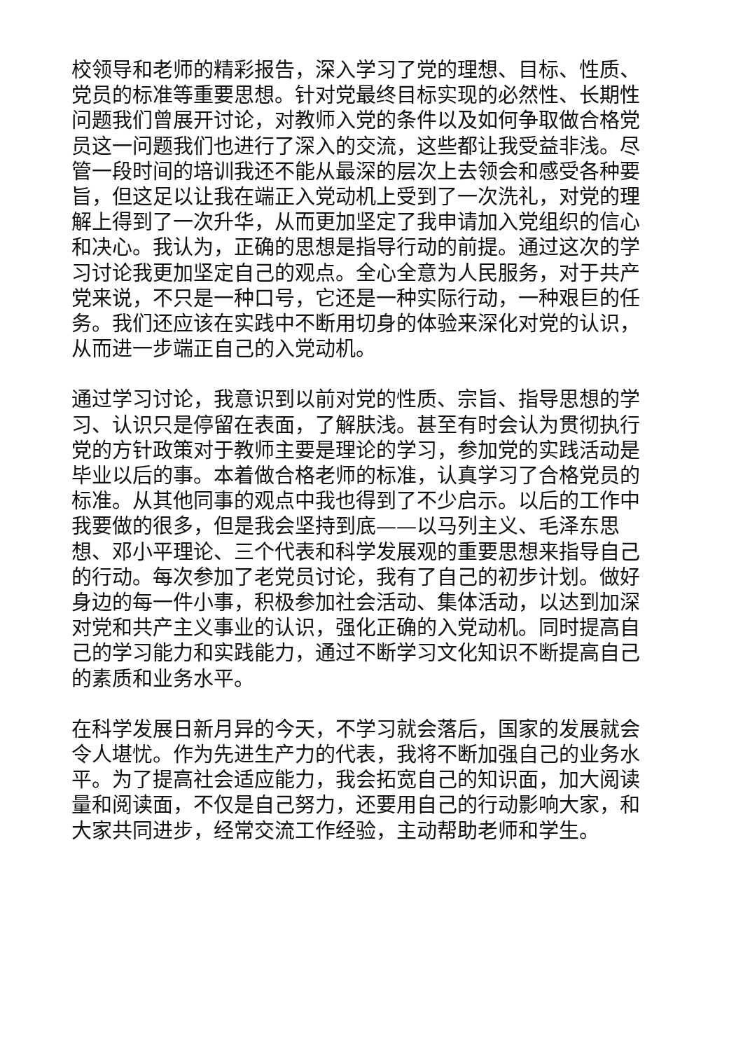校领导和老师的精彩报告，深入学习了党的理想、目标、性质、党员的标准等重要思想。针对党最终目标实现的必然性、长期性问题我们曾展开讨论，对教师入党的条件以及如何争取做合格党员这一问题我们也进行了深入的交流，这些都让我受益非浅。尽管一段时间的培训我还不能从最深的层次上去领会和感受各种要旨，但这足以让我在端正入党动机上受到了一次洗礼，对党的理解上得到了一次升华，从而更加坚定了我申请加入党组织的信心和决心。我认为，正确的思想是指导行动的前提。通过这次的学习讨论我更加坚定自己的观点。全心全意为人民服务，对于共产党来说，不只是一种口号，它还是一种实际行动，一种艰巨的任务。我们还应该在实践中不断用切身的体验来深化对党的认识，从而进一步端正自己的入党动机。
通过学习讨论，我意识到以前对党的性质、宗旨、指导思想的学习、认识只是停留在表面，了解肤浅。甚至有时会认为贯彻执行党的方针政策对于教师主要是理论的学习，参加党的实践活动是毕业以后的事。本着做合格老师的标准，认真学习了合格党员的标准。从其他同事的观点中我也得到了不少启示。以后的工作中我要做的很多，但是我会坚持到底——以马列主义、毛泽东思想、邓小平理论、三个代表和科学发展观的重要思想来指导自己的行动。每次参加了老党员讨论，我有了自己的初步计划。做好身边的每一件小事，积极参加社会活动、集体活动，以达到加深对党和共产主义事业的认识，强化正确的入党动机。同时提高自己的学习能力和实践能力，通过不断学习文化知识不断提高自己的素质和业务水平。
在科学发展日新月异的今天，不学习就会落后，国家的发展就会令人堪忧。作为先进生产力的代表，我将不断加强自己的业务水平。为了提高社会适应能力，我会拓宽自己的知识面，加大阅读量和阅读面，不仅是自己努力，还要用自己的行动影响大家，和大家共同进步，经常交流工作经验，主动帮助老师和学生。